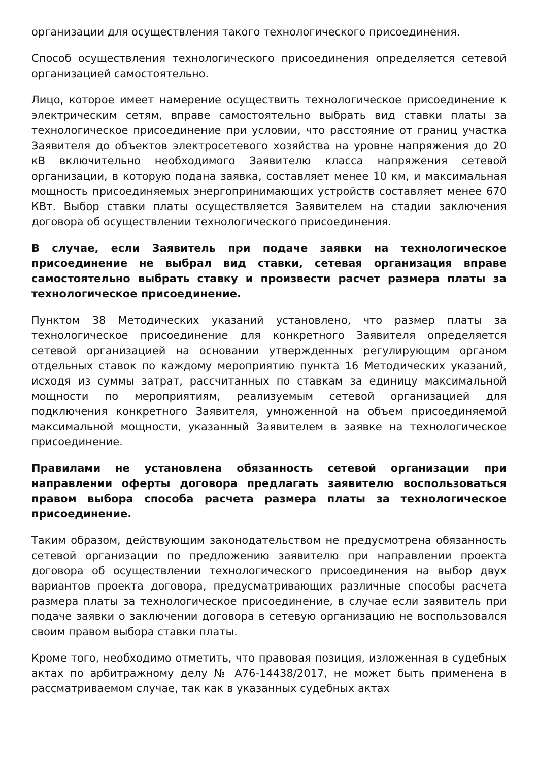организации для осуществления такого технологического присоединения.
Способ осуществления технологического присоединения определяется сетевой организацией самостоятельно.
Лицо, которое имеет намерение осуществить технологическое присоединение к электрическим сетям, вправе самостоятельно выбрать вид ставки платы за технологическое присоединение при условии, что расстояние от границ участка Заявителя до объектов электросетевого хозяйства на уровне напряжения до 20 кВ включительно необходимого Заявителю класса напряжения сетевой организации, в которую подана заявка, составляет менее 10 км, и максимальная мощность присоединяемых энергопринимающих устройств составляет менее 670 КВт. Выбор ставки платы осуществляется Заявителем на стадии заключения договора об осуществлении технологического присоединения.
В случае, если Заявитель при подаче заявки на технологическое присоединение не выбрал вид ставки, сетевая организация вправе самостоятельно выбрать ставку и произвести расчет размера платы за технологическое присоединение.
Пунктом 38 Методических указаний установлено, что размер платы за технологическое присоединение для конкретного Заявителя определяется сетевой организацией на основании утвержденных регулирующим органом отдельных ставок по каждому мероприятию пункта 16 Методических указаний, исходя из суммы затрат, рассчитанных по ставкам за единицу максимальной мощности по мероприятиям, реализуемым сетевой организацией для подключения конкретного Заявителя, умноженной на объем присоединяемой максимальной мощности, указанный Заявителем в заявке на технологическое присоединение.
Правилами не установлена обязанность сетевой организации при направлении оферты договора предлагать заявителю воспользоваться правом выбора способа расчета размера платы за технологическое присоединение.
Таким образом, действующим законодательством не предусмотрена обязанность сетевой организации по предложению заявителю при направлении проекта договора об осуществлении технологического присоединения на выбор двух вариантов проекта договора, предусматривающих различные способы расчета размера платы за технологическое присоединение, в случае если заявитель при подаче заявки о заключении договора в сетевую организацию не воспользовался своим правом выбора ставки платы.
Кроме того, необходимо отметить, что правовая позиция, изложенная в судебных актах по арбитражному делу № А76-14438/2017, не может быть применена в рассматриваемом случае, так как в указанных судебных актах